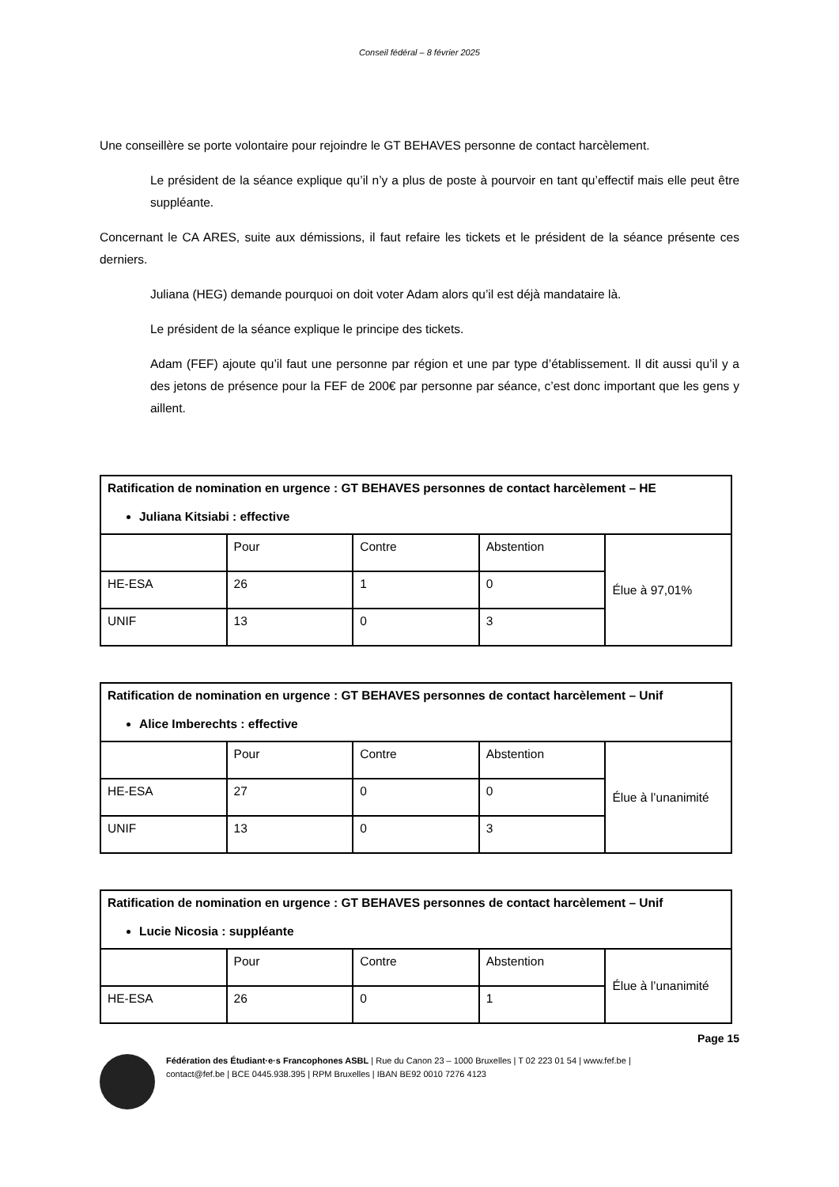Conseil fédéral – 8 février 2025
Une conseillère se porte volontaire pour rejoindre le GT BEHAVES personne de contact harcèlement.
Le président de la séance explique qu’il n’y a plus de poste à pourvoir en tant qu’effectif mais elle peut être suppléante.
Concernant le CA ARES, suite aux démissions, il faut refaire les tickets et le président de la séance présente ces derniers.
Juliana (HEG) demande pourquoi on doit voter Adam alors qu’il est déjà mandataire là.
Le président de la séance explique le principe des tickets.
Adam (FEF) ajoute qu’il faut une personne par région et une par type d’établissement. Il dit aussi qu’il y a des jetons de présence pour la FEF de 200€ par personne par séance, c’est donc important que les gens y aillent.
| Ratification de nomination en urgence : GT BEHAVES personnes de contact harcèlement – HE Juliana Kitsiabi : effective | | | | |
| | Pour | Contre | Abstention | Élue à 97,01% |
| HE-ESA | 26 | 1 | 0 | |
| UNIF | 13 | 0 | 3 | |
| Ratification de nomination en urgence : GT BEHAVES personnes de contact harcèlement – Unif Alice Imberechts : effective | | | | |
| | Pour | Contre | Abstention | Élue à l’unanimité |
| HE-ESA | 27 | 0 | 0 | |
| UNIF | 13 | 0 | 3 | |
| Ratification de nomination en urgence : GT BEHAVES personnes de contact harcèlement – Unif Lucie Nicosia : suppléante | | | | |
| | Pour | Contre | Abstention | Élue à l’unanimité |
| HE-ESA | 26 | 0 | 1 | |
Page 15
Fédération des Étudiant·e·s Francophones ASBL | Rue du Canon 23 – 1000 Bruxelles | T 02 223 01 54 | www.fef.be |
contact@fef.be | BCE 0445.938.395 | RPM Bruxelles | IBAN BE92 0010 7276 4123